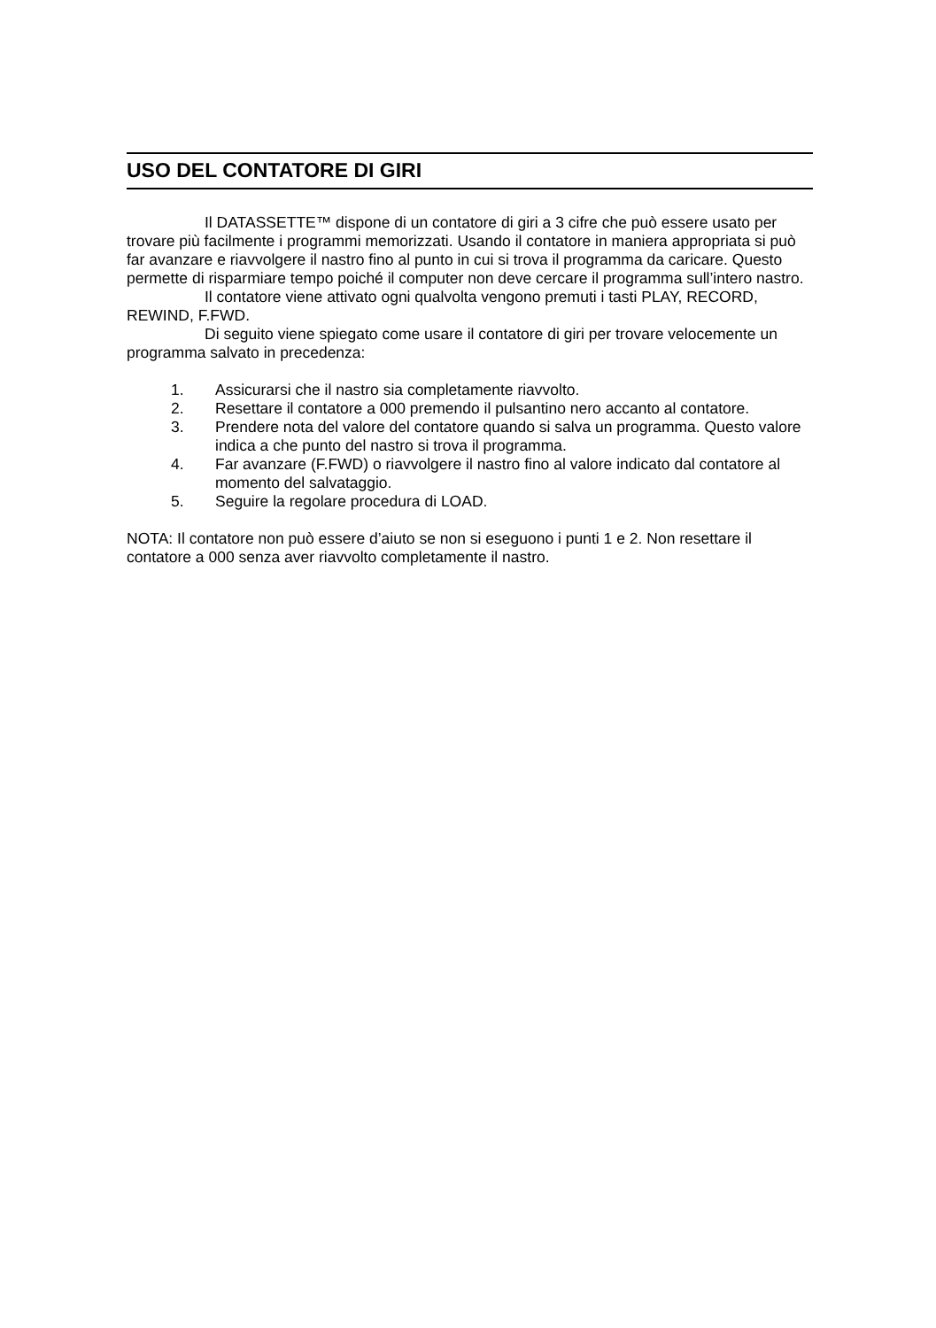USO DEL CONTATORE DI GIRI
Il DATASSETTE™ dispone di un contatore di giri a 3 cifre che può essere usato per trovare più facilmente i programmi memorizzati. Usando il contatore in maniera appropriata si può far avanzare e riavvolgere il nastro fino al punto in cui si trova il programma da caricare. Questo permette di risparmiare tempo poiché il computer non deve cercare il programma sull’intero nastro.
Il contatore viene attivato ogni qualvolta vengono premuti i tasti PLAY, RECORD, REWIND, F.FWD.
Di seguito viene spiegato come usare il contatore di giri per trovare velocemente un programma salvato in precedenza:
1. Assicurarsi che il nastro sia completamente riavvolto.
2. Resettare il contatore a 000 premendo il pulsantino nero accanto al contatore.
3. Prendere nota del valore del contatore quando si salva un programma. Questo valore indica a che punto del nastro si trova il programma.
4. Far avanzare (F.FWD) o riavvolgere il nastro fino al valore indicato dal contatore al momento del salvataggio.
5. Seguire la regolare procedura di LOAD.
NOTA: Il contatore non può essere d’aiuto se non si eseguono i punti 1 e 2. Non resettare il contatore a 000 senza aver riavvolto completamente il nastro.